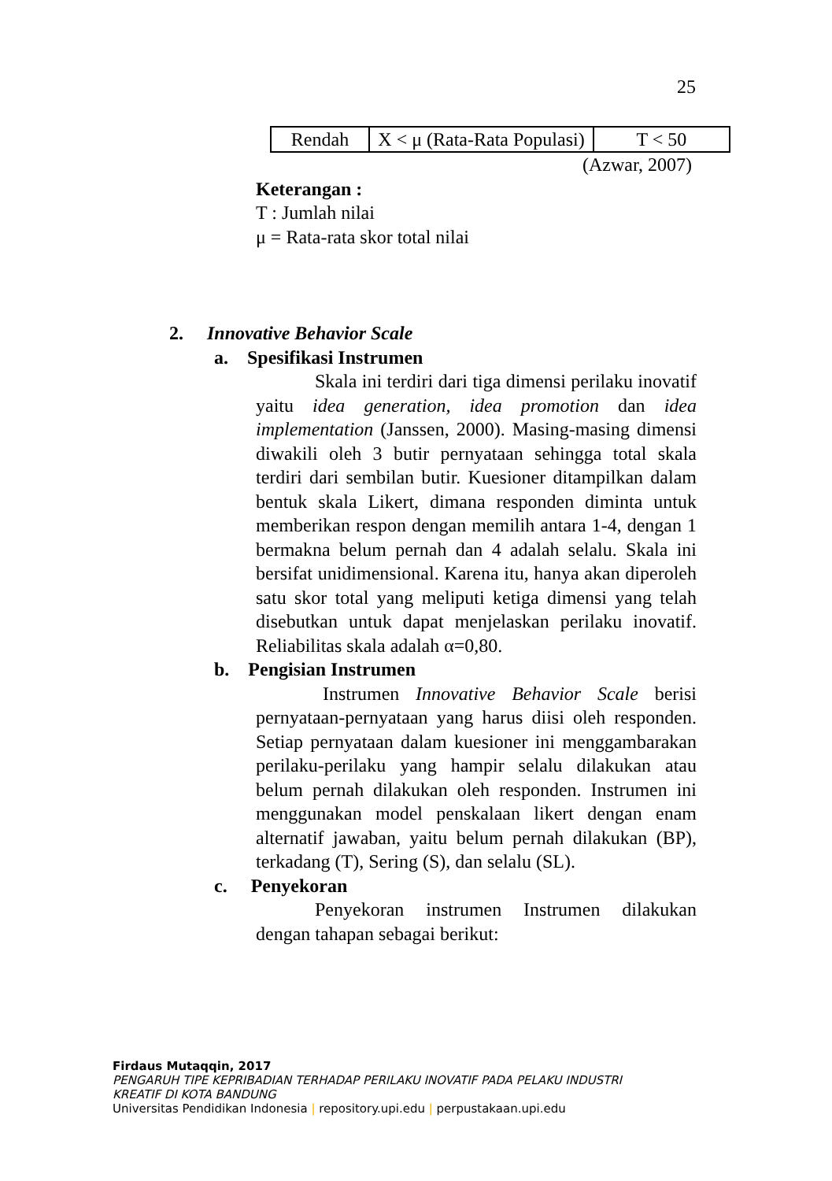25
| Rendah | X < μ (Rata-Rata Populasi) | T < 50 |
(Azwar, 2007)
Keterangan :
T : Jumlah nilai
μ = Rata-rata skor total nilai
2. Innovative Behavior Scale
a. Spesifikasi Instrumen
Skala ini terdiri dari tiga dimensi perilaku inovatif yaitu idea generation, idea promotion dan idea implementation (Janssen, 2000). Masing-masing dimensi diwakili oleh 3 butir pernyataan sehingga total skala terdiri dari sembilan butir. Kuesioner ditampilkan dalam bentuk skala Likert, dimana responden diminta untuk memberikan respon dengan memilih antara 1-4, dengan 1 bermakna belum pernah dan 4 adalah selalu. Skala ini bersifat unidimensional. Karena itu, hanya akan diperoleh satu skor total yang meliputi ketiga dimensi yang telah disebutkan untuk dapat menjelaskan perilaku inovatif. Reliabilitas skala adalah α=0,80.
b. Pengisian Instrumen
Instrumen Innovative Behavior Scale berisi pernyataan-pernyataan yang harus diisi oleh responden. Setiap pernyataan dalam kuesioner ini menggambarakan perilaku-perilaku yang hampir selalu dilakukan atau belum pernah dilakukan oleh responden. Instrumen ini menggunakan model penskalaan likert dengan enam alternatif jawaban, yaitu belum pernah dilakukan (BP), terkadang (T), Sering (S), dan selalu (SL).
c. Penyekoran
Penyekoran instrumen Instrumen dilakukan dengan tahapan sebagai berikut:
Firdaus Mutaqqin, 2017
PENGARUH TIPE KEPRIBADIAN TERHADAP PERILAKU INOVATIF PADA PELAKU INDUSTRI
KREATIF DI KOTA BANDUNG
Universitas Pendidikan Indonesia | repository.upi.edu | perpustakaan.upi.edu